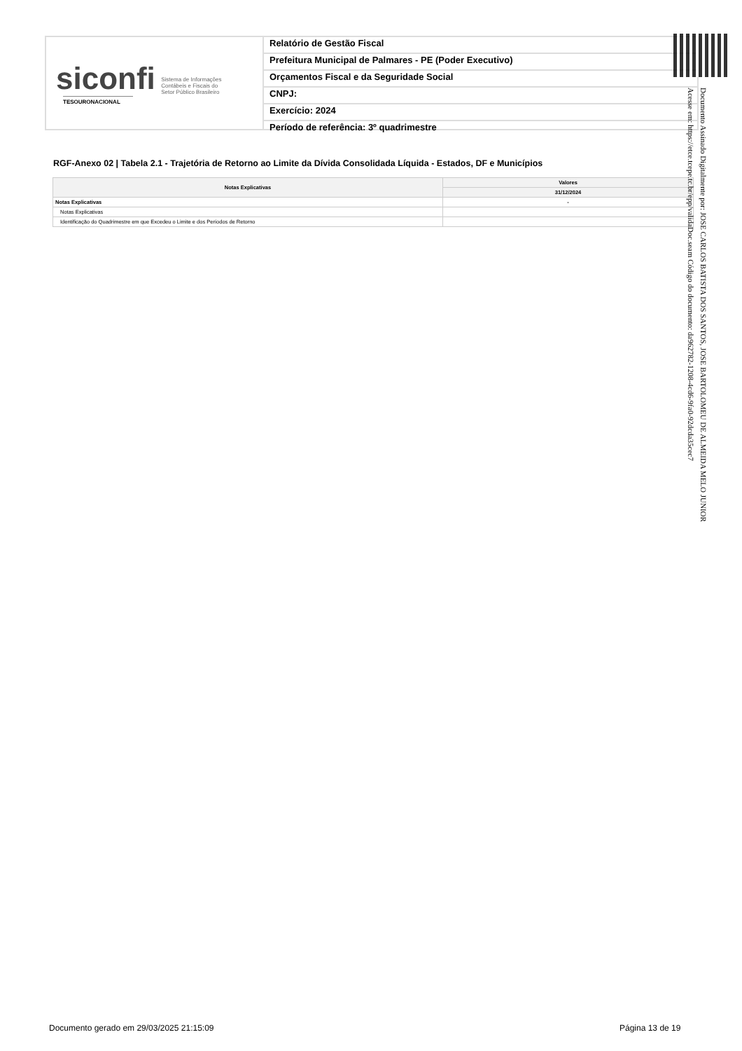siconfi Sistema de Informações
Contábeis e Fiscais do
Setor Público Brasileiro
TESOURONACIONAL
Relatório de Gestão Fiscal
Prefeitura Municipal de Palmares - PE (Poder Executivo)
Orçamentos Fiscal e da Seguridade Social
CNPJ:
Exercício: 2024
Período de referência: 3º quadrimestre
RGF-Anexo 02 | Tabela 2.1 - Trajetória de Retorno ao Limite da Dívida Consolidada Líquida - Estados, DF e Municípios
| Notas Explicativas | Valores |
| --- | --- |
| | 31/12/2024 |
| Notas Explicativas | - |
| Notas Explicativas | |
| Identificação do Quadrimestre em que Excedeu o Limite e dos Períodos de Retorno | |
Documento Assinado Digitalmente por: JOSE CARLOS BATISTA DOS SANTOS, JOSE BARTOLOMEU DE ALMEIDA MELO JUNIOR
Acesse em: https://etce.tcepe.tc.br/epp/validaDoc.seam Código do documento: da962782-1208-4cd6-9fa0-92dcda35cec7
Documento gerado em 29/03/2025 21:15:09
Página 13 de 19